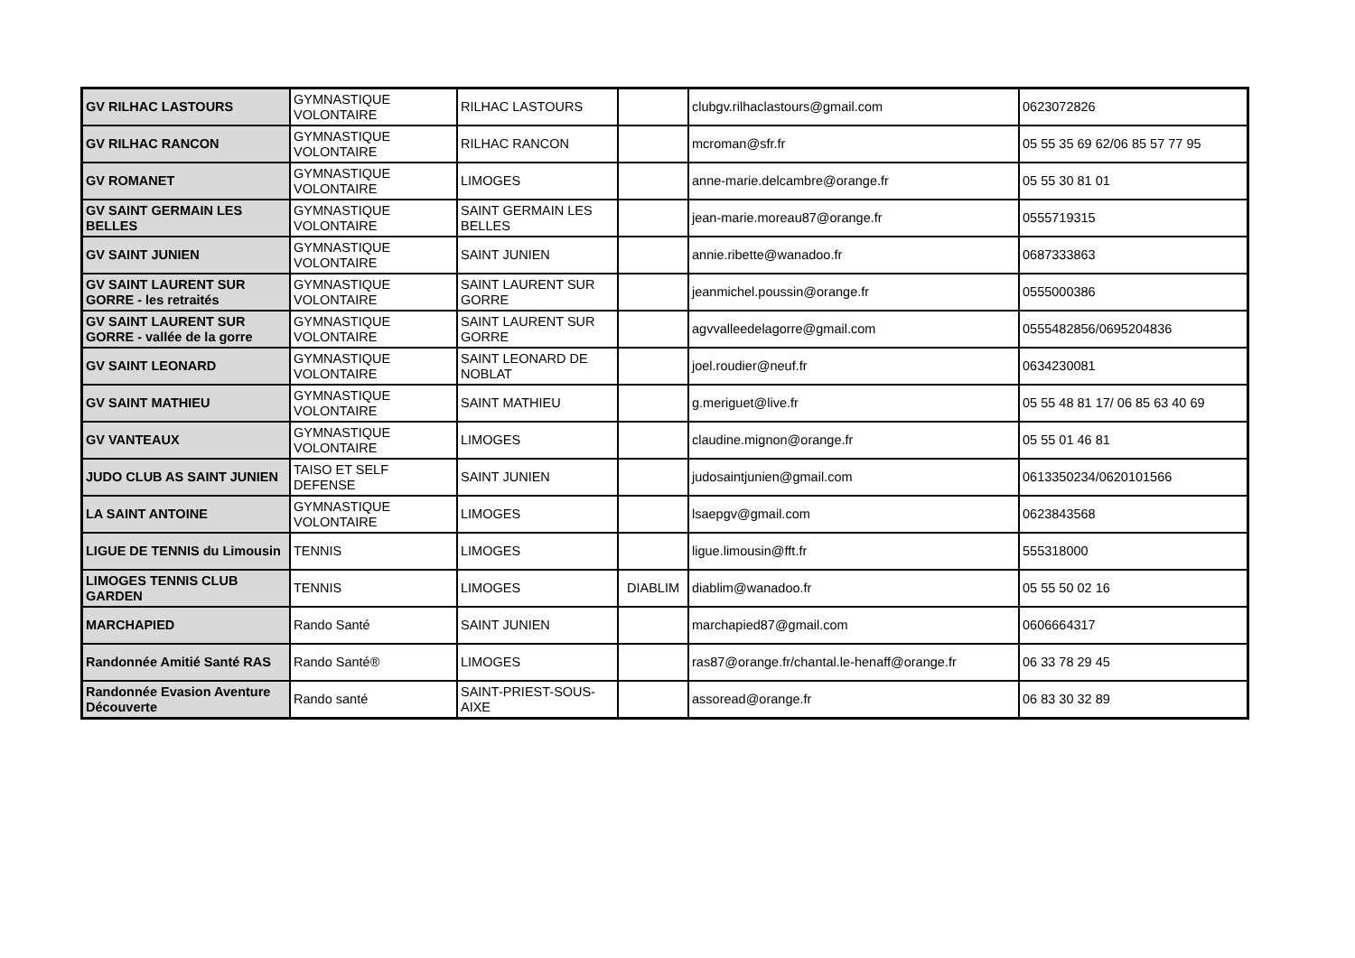| GV RILHAC LASTOURS | GYMNASTIQUE VOLONTAIRE | RILHAC LASTOURS | | clubgv.rilhaclastours@gmail.com | 0623072826 |
| GV RILHAC RANCON | GYMNASTIQUE VOLONTAIRE | RILHAC RANCON | | mcroman@sfr.fr | 05 55 35 69 62/06 85 57 77 95 |
| GV ROMANET | GYMNASTIQUE VOLONTAIRE | LIMOGES | | anne-marie.delcambre@orange.fr | 05 55 30 81 01 |
| GV SAINT GERMAIN LES BELLES | GYMNASTIQUE VOLONTAIRE | SAINT GERMAIN LES BELLES | | jean-marie.moreau87@orange.fr | 0555719315 |
| GV SAINT JUNIEN | GYMNASTIQUE VOLONTAIRE | SAINT JUNIEN | | annie.ribette@wanadoo.fr | 0687333863 |
| GV SAINT LAURENT SUR GORRE - les retraités | GYMNASTIQUE VOLONTAIRE | SAINT LAURENT SUR GORRE | | jeanmichel.poussin@orange.fr | 0555000386 |
| GV SAINT LAURENT SUR GORRE - vallée de la gorre | GYMNASTIQUE VOLONTAIRE | SAINT LAURENT SUR GORRE | | agvvalleedelagorre@gmail.com | 0555482856/0695204836 |
| GV SAINT LEONARD | GYMNASTIQUE VOLONTAIRE | SAINT LEONARD DE NOBLAT | | joel.roudier@neuf.fr | 0634230081 |
| GV SAINT MATHIEU | GYMNASTIQUE VOLONTAIRE | SAINT MATHIEU | | g.meriguet@live.fr | 05 55 48 81 17/ 06 85 63 40 69 |
| GV VANTEAUX | GYMNASTIQUE VOLONTAIRE | LIMOGES | | claudine.mignon@orange.fr | 05 55 01 46 81 |
| JUDO CLUB AS SAINT JUNIEN | TAISO ET SELF DEFENSE | SAINT JUNIEN | | judosaintjunien@gmail.com | 0613350234/0620101566 |
| LA SAINT ANTOINE | GYMNASTIQUE VOLONTAIRE | LIMOGES | | lsaepgv@gmail.com | 0623843568 |
| LIGUE DE TENNIS du Limousin | TENNIS | LIMOGES | | ligue.limousin@fft.fr | 555318000 |
| LIMOGES TENNIS CLUB GARDEN | TENNIS | LIMOGES | DIABLIM | diablim@wanadoo.fr | 05 55 50 02 16 |
| MARCHAPIED | Rando Santé | SAINT JUNIEN | | marchapied87@gmail.com | 0606664317 |
| Randonnée Amitié Santé RAS | Rando Santé® | LIMOGES | | ras87@orange.fr/chantal.le-henaff@orange.fr | 06 33 78 29 45 |
| Randonnée Evasion Aventure Découverte | Rando santé | SAINT-PRIEST-SOUS-AIXE | | assoread@orange.fr | 06 83 30 32 89 |